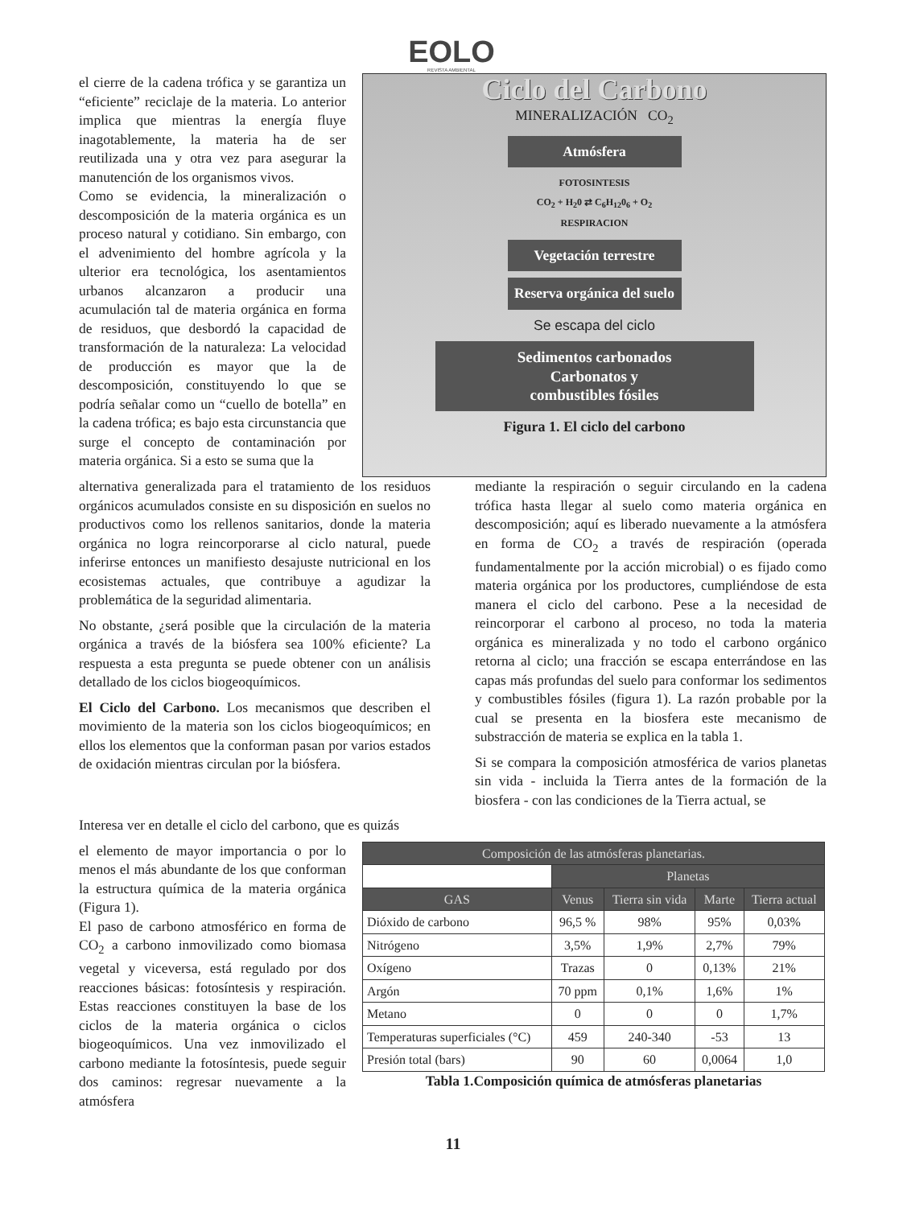EOLO
REVISTA AMBIENTAL
el cierre de la cadena trófica y se garantiza un “eficiente” reciclaje de la materia. Lo anterior implica que mientras la energía fluye inagotablemente, la materia ha de ser reutilizada una y otra vez para asegurar la manutención de los organismos vivos.
Como se evidencia, la mineralización o descomposición de la materia orgánica es un proceso natural y cotidiano. Sin embargo, con el advenimiento del hombre agrícola y la ulterior era tecnológica, los asentamientos urbanos alcanzaron a producir una acumulación tal de materia orgánica en forma de residuos, que desbordó la capacidad de transformación de la naturaleza: La velocidad de producción es mayor que la de descomposición, constituyendo lo que se podría señalar como un “cuello de botella” en la cadena trófica; es bajo esta circunstancia que surge el concepto de contaminación por materia orgánica. Si a esto se suma que la
Ciclo del Carbono
MINERALIZACIÓN CO<sub>2</sub>
Atmósfera
FOTOSINTESIS
CO<sub>2</sub> + H<sub>2</sub>0 ⇄ C<sub>6</sub>H<sub>12</sub>0<sub>6</sub> + O<sub>2</sub>
RESPIRACION
Vegetación terrestre
Reserva orgánica del suelo
Se escapa del ciclo
Sedimentos carbonados
Carbonatos y
combustibles fósiles
Figura 1. El ciclo del carbono
alternativa generalizada para el tratamiento de los residuos orgánicos acumulados consiste en su disposición en suelos no productivos como los rellenos sanitarios, donde la materia orgánica no logra reincorporarse al ciclo natural, puede inferirse entonces un manifiesto desajuste nutricional en los ecosistemas actuales, que contribuye a agudizar la problemática de la seguridad alimentaria.
No obstante, ¿será posible que la circulación de la materia orgánica a través de la biósfera sea 100% eficiente? La respuesta a esta pregunta se puede obtener con un análisis detallado de los ciclos biogeoquímicos.
El Ciclo del Carbono. Los mecanismos que describen el movimiento de la materia son los ciclos biogeoquímicos; en ellos los elementos que la conforman pasan por varios estados de oxidación mientras circulan por la biósfera.
mediante la respiración o seguir circulando en la cadena trófica hasta llegar al suelo como materia orgánica en descomposición; aquí es liberado nuevamente a la atmósfera en forma de CO<sub>2</sub> a través de respiración (operada fundamentalmente por la acción microbial) o es fijado como materia orgánica por los productores, cumpliéndose de esta manera el ciclo del carbono. Pese a la necesidad de reincorporar el carbono al proceso, no toda la materia orgánica es mineralizada y no todo el carbono orgánico retorna al ciclo; una fracción se escapa enterrándose en las capas más profundas del suelo para conformar los sedimentos y combustibles fósiles (figura 1). La razón probable por la cual se presenta en la biosfera este mecanismo de substracción de materia se explica en la tabla 1.
Si se compara la composición atmosférica de varios planetas sin vida - incluida la Tierra antes de la formación de la biosfera - con las condiciones de la Tierra actual, se
Interesa ver en detalle el ciclo del carbono, que es quizás
el elemento de mayor importancia o por lo menos el más abundante de los que conforman la estructura química de la materia orgánica (Figura 1).
El paso de carbono atmosférico en forma de CO<sub>2</sub> a carbono inmovilizado como biomasa vegetal y viceversa, está regulado por dos reacciones básicas: fotosíntesis y respiración. Estas reacciones constituyen la base de los ciclos de la materia orgánica o ciclos biogeoquímicos. Una vez inmovilizado el carbono mediante la fotosíntesis, puede seguir dos caminos: regresar nuevamente a la atmósfera
| Composición de las atmósferas planetarias. | | | | |
| --- | --- | --- | --- | --- |
| | Planetas | | | |
| GAS | Venus | Tierra sin vida | Marte | Tierra actual |
| Dióxido de carbono | 96,5 % | 98% | 95% | 0,03% |
| Nitrógeno | 3,5% | 1,9% | 2,7% | 79% |
| Oxígeno | Trazas | 0 | 0,13% | 21% |
| Argón | 70 ppm | 0,1% | 1,6% | 1% |
| Metano | 0 | 0 | 0 | 1,7% |
| Temperaturas superficiales (°C) | 459 | 240-340 | -53 | 13 |
| Presión total (bars) | 90 | 60 | 0,0064 | 1,0 |
Tabla 1.Composición química de atmósferas planetarias
11